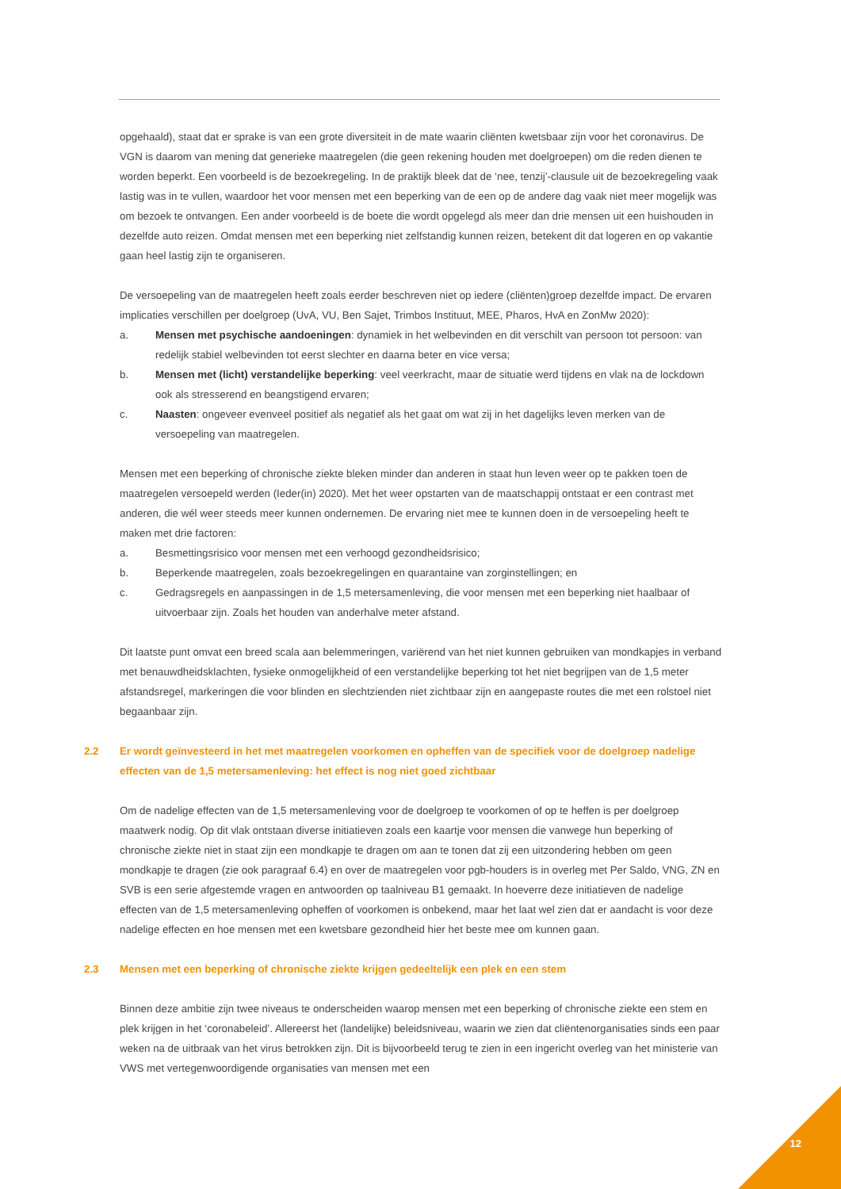opgehaald), staat dat er sprake is van een grote diversiteit in de mate waarin cliënten kwetsbaar zijn voor het coronavirus. De VGN is daarom van mening dat generieke maatregelen (die geen rekening houden met doelgroepen) om die reden dienen te worden beperkt. Een voorbeeld is de bezoekregeling. In de praktijk bleek dat de ‘nee, tenzij’-clausule uit de bezoekregeling vaak lastig was in te vullen, waardoor het voor mensen met een beperking van de een op de andere dag vaak niet meer mogelijk was om bezoek te ontvangen. Een ander voorbeeld is de boete die wordt opgelegd als meer dan drie mensen uit een huishouden in dezelfde auto reizen. Omdat mensen met een beperking niet zelfstandig kunnen reizen, betekent dit dat logeren en op vakantie gaan heel lastig zijn te organiseren.
De versoepeling van de maatregelen heeft zoals eerder beschreven niet op iedere (cliënten)groep dezelfde impact. De ervaren implicaties verschillen per doelgroep (UvA, VU, Ben Sajet, Trimbos Instituut, MEE, Pharos, HvA en ZonMw 2020):
a. Mensen met psychische aandoeningen: dynamiek in het welbevinden en dit verschilt van persoon tot persoon: van redelijk stabiel welbevinden tot eerst slechter en daarna beter en vice versa;
b. Mensen met (licht) verstandelijke beperking: veel veerkracht, maar de situatie werd tijdens en vlak na de lockdown ook als stresserend en beangstigend ervaren;
c. Naasten: ongeveer evenveel positief als negatief als het gaat om wat zij in het dagelijks leven merken van de versoepeling van maatregelen.
Mensen met een beperking of chronische ziekte bleken minder dan anderen in staat hun leven weer op te pakken toen de maatregelen versoepeld werden (Ieder(in) 2020). Met het weer opstarten van de maatschappij ontstaat er een contrast met anderen, die wél weer steeds meer kunnen ondernemen. De ervaring niet mee te kunnen doen in de versoepeling heeft te maken met drie factoren:
a. Besmettingsrisico voor mensen met een verhoogd gezondheidsrisico;
b. Beperkende maatregelen, zoals bezoekregelingen en quarantaine van zorginstellingen; en
c. Gedragsregels en aanpassingen in de 1,5 metersamenleving, die voor mensen met een beperking niet haalbaar of uitvoerbaar zijn. Zoals het houden van anderhalve meter afstand.
Dit laatste punt omvat een breed scala aan belemmeringen, variërend van het niet kunnen gebruiken van mondkapjes in verband met benauwdheidsklachten, fysieke onmogelijkheid of een verstandelijke beperking tot het niet begrijpen van de 1,5 meter afstandsregel, markeringen die voor blinden en slechtzienden niet zichtbaar zijn en aangepaste routes die met een rolstoel niet begaanbaar zijn.
2.2 Er wordt geïnvesteerd in het met maatregelen voorkomen en opheffen van de specifiek voor de doelgroep nadelige effecten van de 1,5 metersamenleving: het effect is nog niet goed zichtbaar
Om de nadelige effecten van de 1,5 metersamenleving voor de doelgroep te voorkomen of op te heffen is per doelgroep maatwerk nodig. Op dit vlak ontstaan diverse initiatieven zoals een kaartje voor mensen die vanwege hun beperking of chronische ziekte niet in staat zijn een mondkapje te dragen om aan te tonen dat zij een uitzondering hebben om geen mondkapje te dragen (zie ook paragraaf 6.4) en over de maatregelen voor pgb-houders is in overleg met Per Saldo, VNG, ZN en SVB is een serie afgestemde vragen en antwoorden op taalniveau B1 gemaakt. In hoeverre deze initiatieven de nadelige effecten van de 1,5 metersamenleving opheffen of voorkomen is onbekend, maar het laat wel zien dat er aandacht is voor deze nadelige effecten en hoe mensen met een kwetsbare gezondheid hier het beste mee om kunnen gaan.
2.3 Mensen met een beperking of chronische ziekte krijgen gedeeltelijk een plek en een stem
Binnen deze ambitie zijn twee niveaus te onderscheiden waarop mensen met een beperking of chronische ziekte een stem en plek krijgen in het ‘coronabeleid’. Allereerst het (landelijke) beleidsniveau, waarin we zien dat cliëntenorganisaties sinds een paar weken na de uitbraak van het virus betrokken zijn. Dit is bijvoorbeeld terug te zien in een ingericht overleg van het ministerie van VWS met vertegenwoordigende organisaties van mensen met een
12